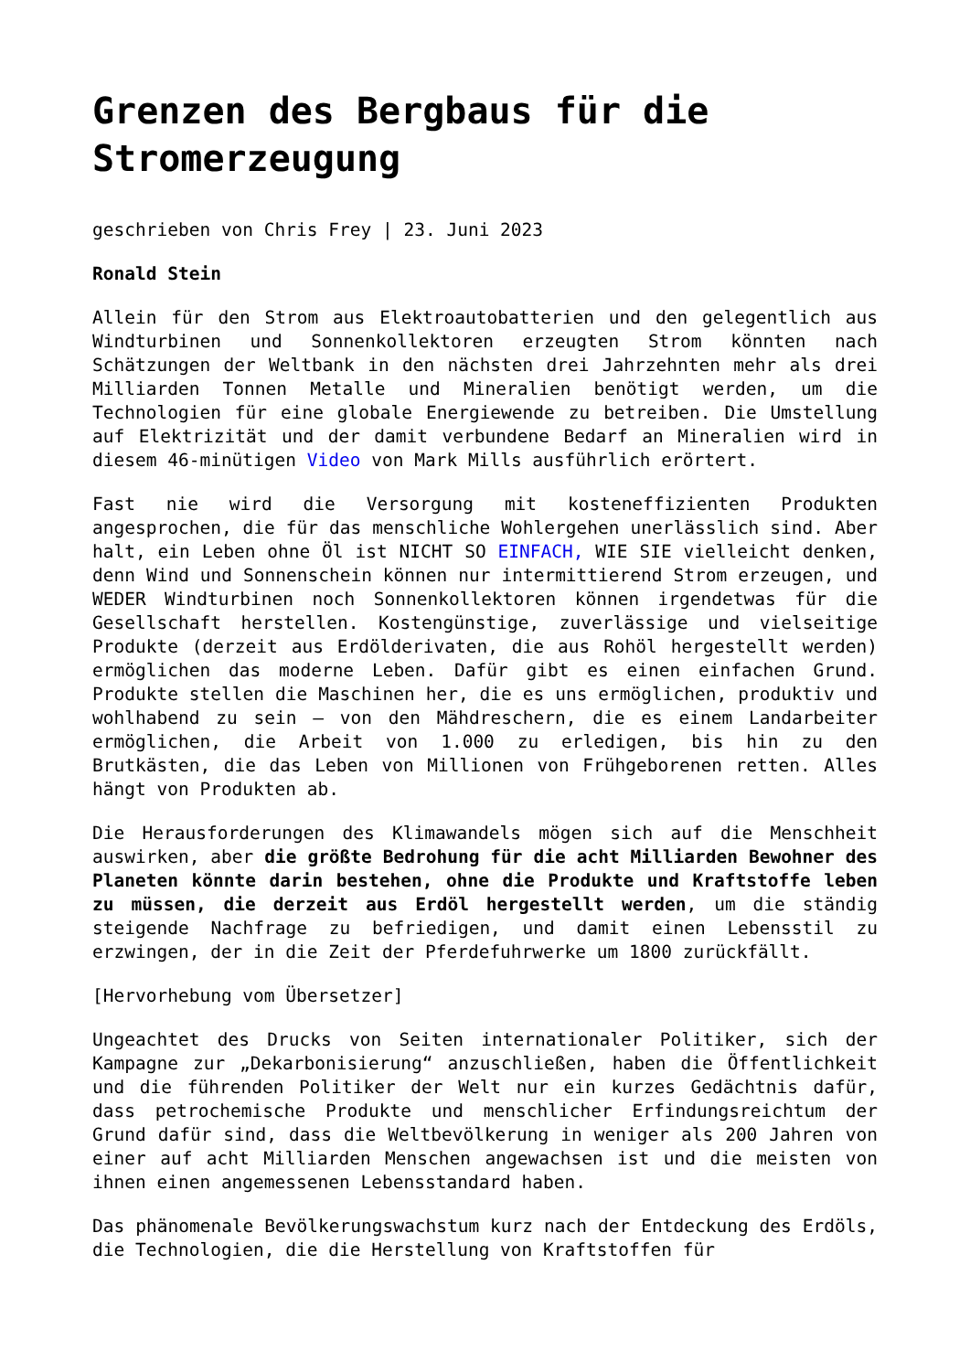Grenzen des Bergbaus für die Stromerzeugung
geschrieben von Chris Frey | 23. Juni 2023
Ronald Stein
Allein für den Strom aus Elektroautobatterien und den gelegentlich aus Windturbinen und Sonnenkollektoren erzeugten Strom könnten nach Schätzungen der Weltbank in den nächsten drei Jahrzehnten mehr als drei Milliarden Tonnen Metalle und Mineralien benötigt werden, um die Technologien für eine globale Energiewende zu betreiben. Die Umstellung auf Elektrizität und der damit verbundene Bedarf an Mineralien wird in diesem 46-minütigen Video von Mark Mills ausführlich erörtert.
Fast nie wird die Versorgung mit kosteneffizienten Produkten angesprochen, die für das menschliche Wohlergehen unerlässlich sind. Aber halt, ein Leben ohne Öl ist NICHT SO EINFACH, WIE SIE vielleicht denken, denn Wind und Sonnenschein können nur intermittierend Strom erzeugen, und WEDER Windturbinen noch Sonnenkollektoren können irgendetwas für die Gesellschaft herstellen. Kostengünstige, zuverlässige und vielseitige Produkte (derzeit aus Erdölderivaten, die aus Rohöl hergestellt werden) ermöglichen das moderne Leben. Dafür gibt es einen einfachen Grund. Produkte stellen die Maschinen her, die es uns ermöglichen, produktiv und wohlhabend zu sein – von den Mähdreschern, die es einem Landarbeiter ermöglichen, die Arbeit von 1.000 zu erledigen, bis hin zu den Brutkästen, die das Leben von Millionen von Frühgeborenen retten. Alles hängt von Produkten ab.
Die Herausforderungen des Klimawandels mögen sich auf die Menschheit auswirken, aber die größte Bedrohung für die acht Milliarden Bewohner des Planeten könnte darin bestehen, ohne die Produkte und Kraftstoffe leben zu müssen, die derzeit aus Erdöl hergestellt werden, um die ständig steigende Nachfrage zu befriedigen, und damit einen Lebensstil zu erzwingen, der in die Zeit der Pferdefuhrwerke um 1800 zurückfällt.
[Hervorhebung vom Übersetzer]
Ungeachtet des Drucks von Seiten internationaler Politiker, sich der Kampagne zur „Dekarbonisierung“ anzuschließen, haben die Öffentlichkeit und die führenden Politiker der Welt nur ein kurzes Gedächtnis dafür, dass petrochemische Produkte und menschlicher Erfindungsreichtum der Grund dafür sind, dass die Weltbevölkerung in weniger als 200 Jahren von einer auf acht Milliarden Menschen angewachsen ist und die meisten von ihnen einen angemessenen Lebensstandard haben.
Das phänomenale Bevölkerungswachstum kurz nach der Entdeckung des Erdöls, die Technologien, die die Herstellung von Kraftstoffen für